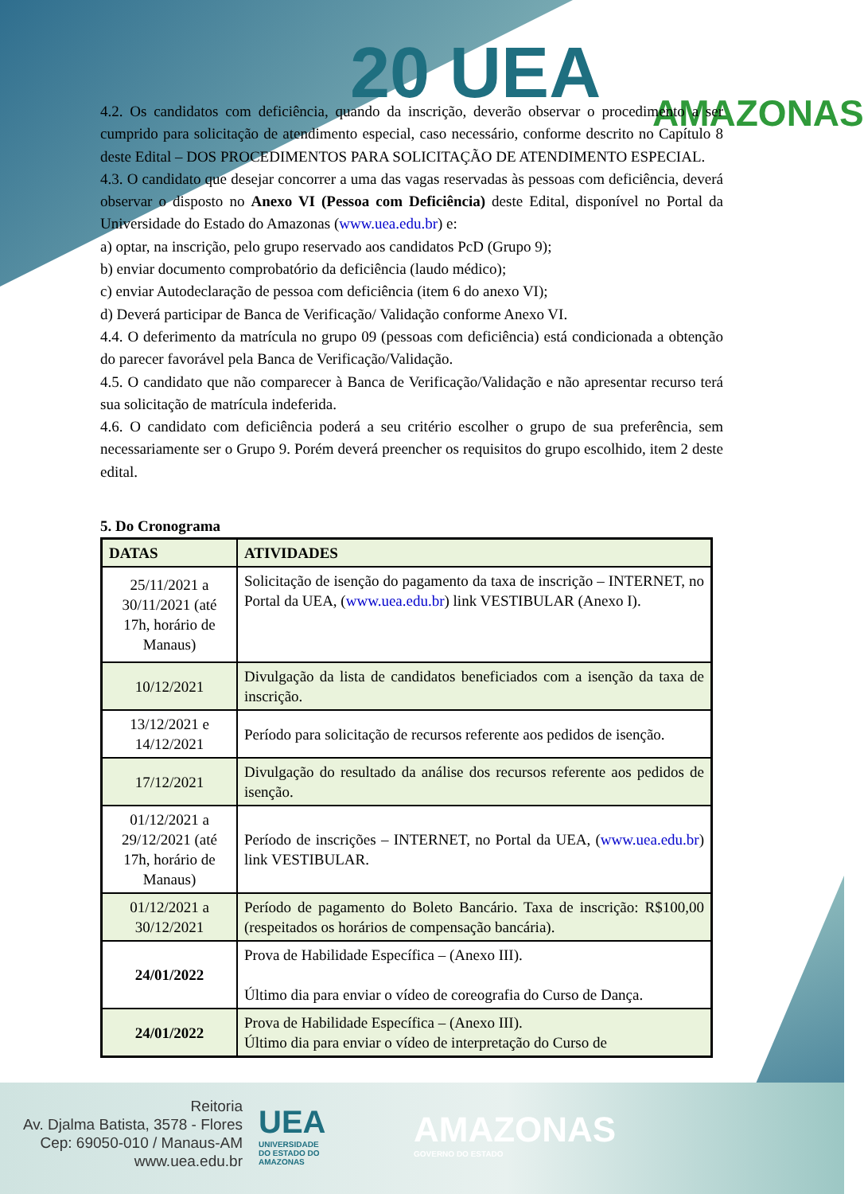20 UEA AMAZONAS
4.2. Os candidatos com deficiência, quando da inscrição, deverão observar o procedimento a ser cumprido para solicitação de atendimento especial, caso necessário, conforme descrito no Capítulo 8 deste Edital – DOS PROCEDIMENTOS PARA SOLICITAÇÃO DE ATENDIMENTO ESPECIAL.
4.3. O candidato que desejar concorrer a uma das vagas reservadas às pessoas com deficiência, deverá observar o disposto no Anexo VI (Pessoa com Deficiência) deste Edital, disponível no Portal da Universidade do Estado do Amazonas (www.uea.edu.br) e:
a) optar, na inscrição, pelo grupo reservado aos candidatos PcD (Grupo 9);
b) enviar documento comprobatório da deficiência (laudo médico);
c) enviar Autodeclaração de pessoa com deficiência (item 6 do anexo VI);
d) Deverá participar de Banca de Verificação/ Validação conforme Anexo VI.
4.4. O deferimento da matrícula no grupo 09 (pessoas com deficiência) está condicionada a obtenção do parecer favorável pela Banca de Verificação/Validação.
4.5. O candidato que não comparecer à Banca de Verificação/Validação e não apresentar recurso terá sua solicitação de matrícula indeferida.
4.6. O candidato com deficiência poderá a seu critério escolher o grupo de sua preferência, sem necessariamente ser o Grupo 9. Porém deverá preencher os requisitos do grupo escolhido, item 2 deste edital.
5. Do Cronograma
| DATAS | ATIVIDADES |
| --- | --- |
| 25/11/2021 a 30/11/2021 (até 17h, horário de Manaus) | Solicitação de isenção do pagamento da taxa de inscrição – INTERNET, no Portal da UEA, ( www.uea.edu.br ) link VESTIBULAR (Anexo I). |
| 10/12/2021 | Divulgação da lista de candidatos beneficiados com a isenção da taxa de inscrição. |
| 13/12/2021 e 14/12/2021 | Período para solicitação de recursos referente aos pedidos de isenção. |
| 17/12/2021 | Divulgação do resultado da análise dos recursos referente aos pedidos de isenção. |
| 01/12/2021 a 29/12/2021 (até 17h, horário de Manaus) | Período de inscrições – INTERNET, no Portal da UEA, ( www.uea.edu.br ) link VESTIBULAR. |
| 01/12/2021 a 30/12/2021 | Período de pagamento do Boleto Bancário. Taxa de inscrição: R$100,00 (respeitados os horários de compensação bancária). |
| 24/01/2022 | Prova de Habilidade Específica – (Anexo III). Último dia para enviar o vídeo de coreografia do Curso de Dança. |
| 24/01/2022 | Prova de Habilidade Específica – (Anexo III). Último dia para enviar o vídeo de interpretação do Curso de |
Reitoria
Av. Djalma Batista, 3578 - Flores
Cep: 69050-010 / Manaus-AM
www.uea.edu.br
UEA
UNIVERSIDADE
DO ESTADO DO
AMAZONAS
AMAZONAS
GOVERNO DO ESTADO